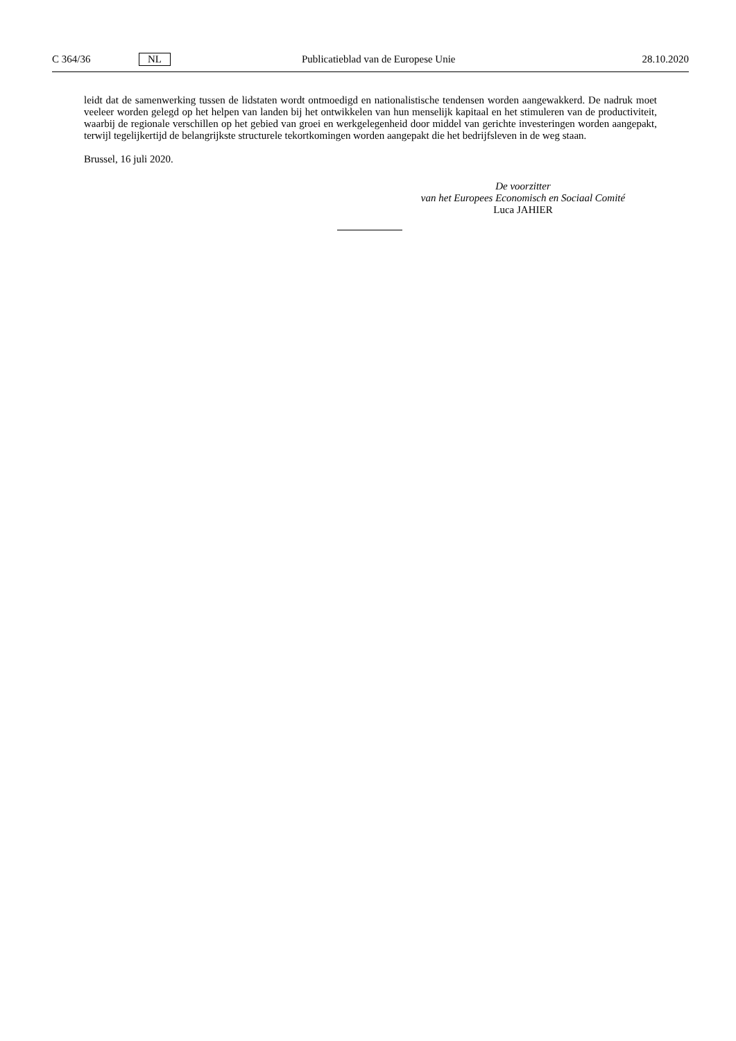C 364/36 NL Publicatieblad van de Europese Unie 28.10.2020
leidt dat de samenwerking tussen de lidstaten wordt ontmoedigd en nationalistische tendensen worden aangewakkerd. De nadruk moet veeleer worden gelegd op het helpen van landen bij het ontwikkelen van hun menselijk kapitaal en het stimuleren van de productiviteit, waarbij de regionale verschillen op het gebied van groei en werkgelegenheid door middel van gerichte investeringen worden aangepakt, terwijl tegelijkertijd de belangrijkste structurele tekortkomingen worden aangepakt die het bedrijfsleven in de weg staan.
Brussel, 16 juli 2020.
De voorzitter
van het Europees Economisch en Sociaal Comité
Luca JAHIER